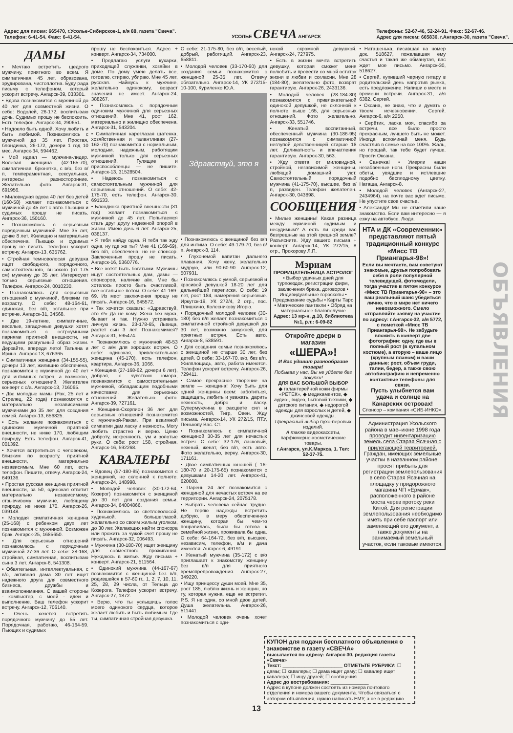Адрес для писем: 665470, г.Усолье-Сибирское-1, а/я 88, газета "Свеча".
Телефон: 6-41-54. Факс: 6-41-54. УСОЛЬЕ СВЕЧА АНГАРСК Телефоны: 52-67-46, 52-24-91. Факс: 52-67-46.
Адрес для писем: 665830, г.Ангарск-30, газета "Свеча".
ДАМЫ
• Мечтаю встретить щедрого мужчину, приятного во всем. Я симпатичная, 45 лет, образована, эрудирована, чистоплотна. Буду рада письму с телефоном, который ускорит встречу. Ангарск-39, 033301.
• Вдова познакомится с мужчиной до 40 лет для совместной жизни. О себе: Водолей, 26-172, воспитываю дочь. Судимых прошу не беспокоить. Есть телефон. Ангарск-34, 290651.
• Надоело быть одной. Хочу любить и быть любимой. Познакомлюсь с мужчиной до 35 лет. Простая, блондинка, 26-172, дочери 1 год 10 мес. Ангарск-34, 594462.
• Мой идеал — мужчина-лидер. Волевая женщина (42-165-70), симпатичная, брюнетка, с в/о, без в/п, темпераментная, сексуальная, интересы разносторонние. Желательно фото. Ангарск-31, 691956.
• Миловидная вдова 40 лет без детей (160-58) желает познакомиться с мужчиной до 45 лет с авто. Пьющих и судимых прошу не писать. Ангарск-36, 150160.
• Познакомлюсь с серьезным порядочным мужчиной. Мне 35 лет, дочке 8 лет. Жилищно и материально обеспечена. Пьющих и судимых прошу не писать. Телефон ускорит встречу. Ангарск-13, 635762.
• Стройная темноволосая девушка ищет свободного, порядочного, самостоятельного, высокого (от 175 см) мужчину до 35 лет. Интересуют только серьезные отношения. Телефон. Ангарск-24, 0010230.
• Познакомлюсь для серьезных отношений с мужчиной, близким по возрасту. О себе: 48-164-61, одинокая, без в/п, остальное при встрече. Ангарск-31, 34568.
• Две 19-летние, симпатичные, веселые, загадочные девушки хотят познакомиться с остроумными парнями приятной внешности, не ведущими разгульный образ жизни. Дерзайте, впереди лето! Татьяна и Ирина. Ангарск-13, 676365.
• Симпатичная женщина (34-155-55), дочери 13 лет, жилищно обеспечена, познакомится с мужчиной до 40 лет для интимных встреч, а возможно, серьезных отношений. Желателен конверт с о/а. Ангарск-13, 716065.
• Две молодые мамы (Рак, 25 лет и Стрелец, 22 года) познакомятся с материально независимыми мужчинами до 35 лет для создания семей. Ангарск-13, 656825.
• Есть желание познакомиться с одиноким мужчиной приятной внешности, не ниже 170, любящим природу. Есть телефон. Ангарск-41, 001392.
• Хочется встретиться с человеком, близким по возрасту, приятной внешности, материально независимым. Мне 60 лет, есть телефон. Пишите, отвечу. Ангарск-24, 649136.
• Простая русская женщина приятной внешности, за 50, одинокая ответит материально независимому, отзывчивому мужчине, любящему природу, не ниже 170. Ангарск-26, 039148.
• Молодая симпатичная женщина (25-168) с ребенком двух лет познакомится с мужчиной. Возможен брак. Ангарск-25, 1685650.
• Для серьезных отношений познакомлюсь с порядочным мужчиной 27-36 лет. О себе: 28-168, стройная, симпатичная, воспитываю сына 3 лет. Ангарск-6, 541308.
• Обаятельная, интеллектуальная, с в/о, активная дама 30 лет ищет надежного друга для совместного бизнеса, дружбы и взаимопонимания. С вашей стороны - компьютер, с моей - идеи и выполнение. Ваш телефон ускорит встречу. Ангарск-12, 706140.
• Очень хочется встретить порядочного мужчину до 55 лет. Порядочная, работаю, 46-164-59. Пьющих и судимых
прошу не беспокоиться. Адрес + конверт. Ангарск-34, 734000.
• Предлагаю услуги кухарки, приходящей служанки, хозяйки в доме. По дому умею делать все, готовлю, стираю, убираю. Мне 45 лет, русская. Наймусь к мужчине, желательно одинокому, возраст значения не имеет. Ангарск-24, 388267.
• Познакомлюсь с порядочным одиноким мужчиной для серьезных отношений. Мне 41, рост 162, материально и жилищно обеспечена. Ангарск-31, 543204.
• Симпатичная кареглазая шатенка, хозяйственная и талантливая (27-162-70) познакомится с нормальным, молодым, надежным, работящим мужчиной только для серьезных отношений. Гулящие и приспособленцы — не пишите. Ангарск-13, 31528504.
• Надеюсь познакомиться с самостоятельным мужчиной для серьезных отношений. О себе: 42-175-70, есть телефон. Ангарск-30, 691533.
• Блондинка приятной внешности (31 год) желает познакомиться с мужчиной до 45 лет. Попытаемся стать друг другу надежной опорой в жизни. Имею дочь 6 лет. Ангарск-25, 038137.
• Я тебя найду одна. Я тебя так жду одна, ну где же ты? Мне 41 (169-69), без в/п, обеспечена, но не спонсор. Заключенных прошу не писать. Ангарск-16, 5360776.
• Все хотят быть богатыми. Мужчины ищут состоятельных дам, дамы — спонсоров, наличие а/м. Мне бы хотелось просто быть счастливой, все остальное потом. О себе: 41-169-69. Из мест заключения прошу не писать. Ангарск-16, 645572.
• Так хочется сказать: «Здравствуй, это я!» Да не кому. Жена без мужа, бывает и так. Нужно устраивать личную жизнь. 23-178-65, Львица, растет сын 3 лет. Познакомимся? Ангарск-31, 595474.
• Познакомлюсь с мужчиной 48-53 лет с а/м для хороших встреч. О себе: одинокая, привлекательная женщина (45-170), есть телефон, квартира. Ангарск-36, 1066.
• Женщина (27-168-62, дочери 6 лет), добрая, с чувством юмора, познакомится с самостоятельным мужчиной, обладающим подобными качествами, для серьезных отношений. Желательно фото. Ангарск-39, 727161.
• Женщина-Скорпион 36 лет для серьезных отношений познакомится с мужчиной-Раком. При взаимной симпатии дам ласку и нежность. Могу любить страстно и верно. Ценю доброту, искренность, ум и золотые руки. О себе: рост 158, стройная. Ангарск-16, 592268.
КАВАЛЕРЫ
• Вдовец (57-180-85) познакомится с женщиной, не склонной к полноте. Ангарск-24, 148998.
• Молодой человек (30-172-64, Козерог) познакомится с женщиной до 30 лет для создания семьи. Ангарск-34, 64004866.
• Познакомлюсь со светловолосой, худенькой, большеглазой, желательно со своим жилым уголком, до 30 лет. Желающих найти спонсора или прожить за чужой счет прошу не писать. Ангарск-32, 006493.
• Мужчина (30-180-70) ищет женщину для совместного проживания. Нуждаюсь в жилье. Жду письма + конверт. Ангарск-21, 511564.
• Одинокий мужчина (44-167-67) познакомится с женщиной без в/п, родившейся в 57-60 гг., 1, 2, 7, 10, 11, 25, 28, 29 числа, от Тельца до Козерога. Телефон ускорит встречу. Ангарск-27, 1872.
• Верю, что ты услышишь голос моего одинокого сердца, которое желает любить и быть любимым. Где ты, симпатичная стройная девушка.
О себе: 21-175-80, без в/п, веселый, добрый, работящий. Ангарск-23, 658811.
• Молодой человек (33-170-60) для создания семьи познакомится с женщиной 25-35 лет. Отвечу обязательно. Ангарск-14, УК 272/15-10-100, Куриленко Ю.А.
Здравствуй, это я
• Познакомлюсь с женщиной без в/п для интима. О себе: 49-179-70, без в/п. Ангарск-8, 114.
• Глухонемой капитан дальнего плавания. Хочу жену, желательно мудрую, или 90-60-90. Ангарск-12, 507931.
• Познакомлюсь с умной, серьезной и красивой девушкой 18-20 лет для дальнейшей переписки. О себе: 19 лет, рост 184, намерения серьезные. Иркутск-19, УК 272/4, 2 отр., пос. Плишкино, Колесникову Игорю.
• Порядочный молодой человек (30-180) без в/п желает познакомиться с симпатичной стройной девушкой до 30 лет, возможно замужней, для приятных встреч. Есть авто. Ангарск-8, 538591.
• Для создания семьи познакомлюсь с женщиной не старше 30 лет, без детей. О себе: 33-167-70, в/о, без в/п. Жилплощадь, авто, работа имеются. Телефон ускорит встречу. Ангарск-26, 729411.
• Самое прекрасное творение на земле — женщина! Хочу быть для одной женщины всем: заботиться, защищать, любить и уважать, дарить нежность, добро и ласку. Супермужчина в расцвете сил и возможностей, Тигр, Овен. Жду письма. Ангарск-14, УК 272/15, ПТУ, Пенькову Вас. Ст.
• Познакомлюсь с симпатичной женщиной 30-35 лет для нечастых встреч. О себе: 32-176, ласковый, нежный, женат, без в/п, есть авто. Фото желательно, верну. Ангарск-30, 171161.
• Двое симпатичных юношей ( 16-180-70 и 20-175-65) познакомятся с девушками 14-20 лет. Ангарск-41, 620008.
• Парень 24 лет познакомится с женщиной для нечастых встреч на ее территории. Ангарск-24, 2075178.
• Выбрать человека сейчас трудно. Не теряю надежды встретить добрую, в меру обеспеченную женщину, которая бы чем-то понравилась, была бы готова к семейной жизни, проживала бы одна. О себе: 64-164-72, без в/п, высшее, независим, телефон, а/м и дача имеются. Ангарск-6, 49191.
• Женатый мужчина (35-172) с в/о приглашает к знакомству женщину без в/п для приятного времяпрепровождения. Ангарск-27, 349220.
• Ищу принцессу души моей. Мне 35, рост 185, люблю жизнь и женщин, но ту, которая нужна, еще не встретил. P.S. Я не один, со мной двое детей. Душа желательна. Ангарск-26, 511441.
• Молодой человек очень хочет познакомиться с оди-
нокой скромной девушкой. Ангарск-24, 727975.
• Есть в жизни мечта встретить девушку, которая сможет меня полюбить и провести со мной остаток жизни в любви и согласии. Мне 28 (184-80), желательно фото, возврат гарантирую. Ангарск-26, 2433136.
• Молодой человек (28-184-80) познакомится с привлекательной одинокой девушкой, не склонной к полноте, выше 165, для серьезных отношений. Фото желательно. Ангарск-33, 551746.
• Женатый, воспитанный, обеспеченный мужчина (30-186-95) познакомится с симпатичной неглупой девственницей старше 18 лет. Деликатность и впечатления гарантирую. Ангарск-30, 563.
• Жду ответа от миловидной, стройной, независимой женщины, любящей домашний уют. Самостоятельный порядочный мужчина (41-175-70), высшее, без в/п, разведен. Телефон желателен. Ангарск-30, 043898.
СООБЩЕНИЯ
• Милые женщины! Какая разница между мужчиной судимым и несудимым? А есть ли среди вас безгрешные на этой грешной земле? Разъясните. Жду вашего письма + конверт. Ангарск-14, УК 272/15, 8 отр., Прохорову Л.П.
Мэриам
ПРОРИЦАТЕЛЬНИЦА АСТРОЛОГ
• Выбор удачных дней для турпоездок, регистрации фирм, заключения брака, договоров • Индивидуальные гороскопы • Предсказание судьбы • Карты Таро • Магические пантакли • Обряд на материальное благополучие
Адрес: 13 мр-н, д.10, библиотека №1, р.т.: 6-09-82
Откройте двери в магазин
«ШЕРА»!
И Вас удивит разнообразие товара!
Побывав у нас, Вы не уйдете без покупки!
ДЛЯ ВАС БОЛЬШОЙ ВЫБОР
◆ галантерейной кожи фирмы «РЕТЕК», ◆ медикаментов, ◆ аудио-, видео, бытовой техники, ◆ детского питания, ◆ недорогой одежды для взрослых и детей, ◆ джинсовой одежды.
Прекрасный выбор пухо-перовых изделий.
А также видеокассеты, парфюмерно-косметические товары.
г.Ангарск, ул.К.Маркса, 1. Тел: 52-37-75.
• Наташенька, писавшая на номер док. 518627, пожелавшая ему счастья и такая же обманутая, вас ждет мое письмо. Ангарск-30, 518627.
• Сергей, купивший черную гитару в родительский день напротив рынка, есть предложение. Напиши о месте и времени встречи. Ангарск-31, а/я 6382, Сергей.
• Оксана, не знаю, что и думать о твоем исчезновении. Сергей. Ангарск-6, а/я 2250.
• Серётик, ласка моя, спасибо за встречи, все было просто прекрасным, лучшего быть не может. Иногда вспоминай меня. Будь счастлив в семье на все 100%. Жаль, но прощай, так тебе будет лучше. Прости Оксана.
• Санечка! • Умерли наши незабвенные ноги. Прекрасны были обеты, увядшие и истлевшие подобно бесплодному цветку. Наташа, Ангарск-8.
• Молодой человек (Ангарск-27, 2434964), на почте вас ждет письмо. Не упустите свое счастье.
• Александр! Мы не отметили наше знакомство. Если вам интересно — я езжу на автобусе. Люда.
НТА и ДК «Современник» представляют пятый традиционный конкурс «Мисс ТВ Приангарья-98»!
Если вы мечтаете, вам советуют знакомые, друзья попробовать себя в роли популярной телеведущей, фотомодели, тогда участие в пятом конкурсе «Мисс ТВ Приангарья-98» – это ваш реальный шанс убедиться лично, что в мире нет ничего невозможного. Смело отправляйте заявку на участие по адресу: г.Ангарск-32, а/я 5772, с пометкой «Мисс ТВ Приангарья-98». Не забудьте вложить в конверт две фотографии: одну, где вы в полный рост (в купальном костюме), а вторую – ваше лицо (крупным планом) и ваши данные: рост, объем груди, талии, бедер, а также свою автобиографию и непременно контактные телефоны для связи.
Пусть улыбнется вам удача и солнце на Канарских островах!
Спонсор – компания «СИБ-ИНКО».
Администрация Усольского района в мае–июне 1998 года проводит инвентаризацию земель села Старая Ясачная с прилегающей территорией. Граждан, имеющих земельные участки в названном районе, просят прибыть для регистрации землепользования в село Старая Ясачная на площадку у придорожного магазина ЧП «Ермак», расположенного в районе моста через протоку реки Китой. Для регистрации землепользования необходимо иметь при себе паспорт или заменяющий его документ, а также документы на занимаемый земельный участок, если таковые имеются.
ОБЪЯВЛЕНИЯ
КУПОН для подачи бесплатного объявления о знакомстве в газету «СВЕЧА»
высылается по адресу: Ангарск-30, редакция газеты «Свеча»
Текст: ______________________ ОТМЕТЬТЕ РУБРИКУ: ☐ дамы; ☐ кавалеры; ☐ дама ищет даму; ☐ кавалер ищет кавалера; ☐ ищу друзей; ☐ сообщения
Адрес до востребования: ______________
Адрес в купоне должен состоять из номера почтового отделения и номера вашего документа. Чтобы связаться с автором объявления, нужно написать ЕМУ, а не в редакцию.
13